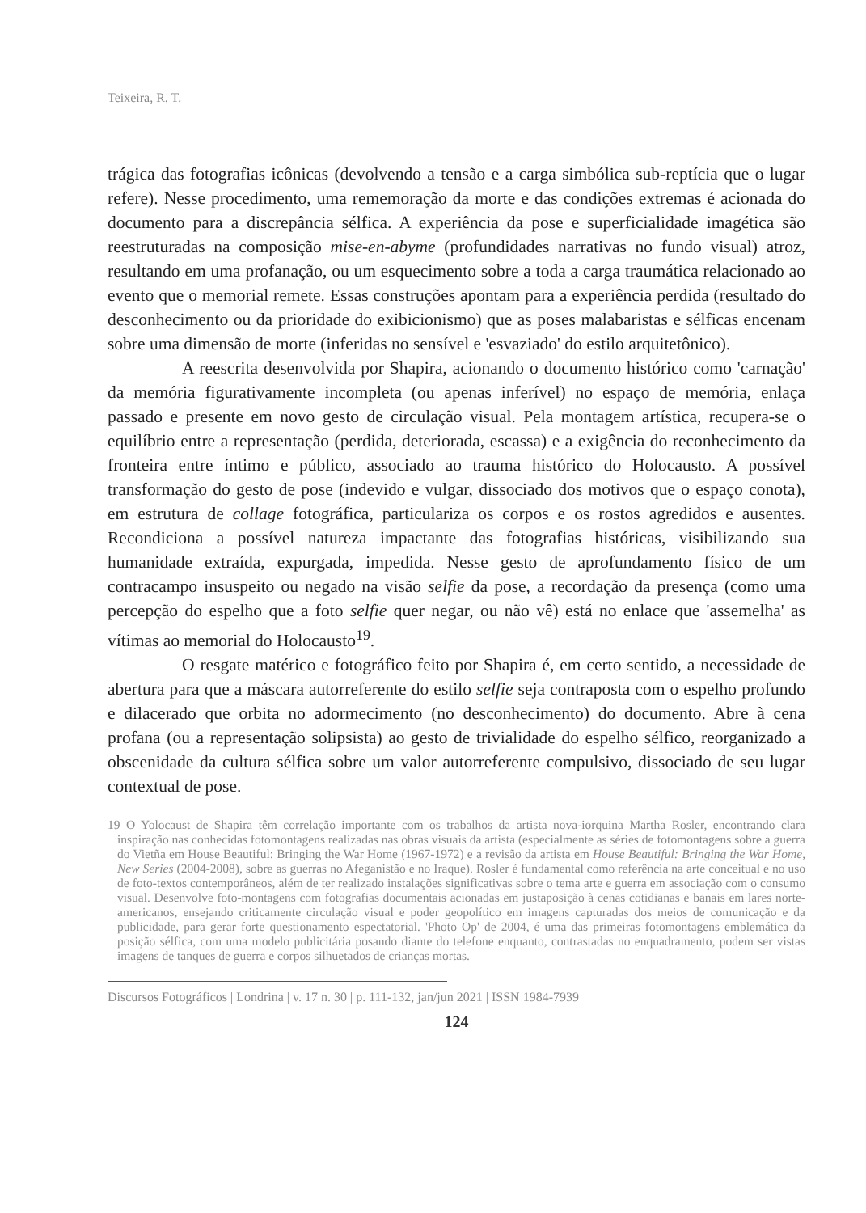Teixeira, R. T.
trágica das fotografias icônicas (devolvendo a tensão e a carga simbólica sub-reptícia que o lugar refere). Nesse procedimento, uma rememoração da morte e das condições extremas é acionada do documento para a discrepância sélfica. A experiência da pose e superficialidade imagética são reestruturadas na composição mise-en-abyme (profundidades narrativas no fundo visual) atroz, resultando em uma profanação, ou um esquecimento sobre a toda a carga traumática relacionado ao evento que o memorial remete. Essas construções apontam para a experiência perdida (resultado do desconhecimento ou da prioridade do exibicionismo) que as poses malabaristas e sélficas encenam sobre uma dimensão de morte (inferidas no sensível e 'esvaziado' do estilo arquitetônico).
A reescrita desenvolvida por Shapira, acionando o documento histórico como 'carnação' da memória figurativamente incompleta (ou apenas inferível) no espaço de memória, enlaça passado e presente em novo gesto de circulação visual. Pela montagem artística, recupera-se o equilíbrio entre a representação (perdida, deteriorada, escassa) e a exigência do reconhecimento da fronteira entre íntimo e público, associado ao trauma histórico do Holocausto. A possível transformação do gesto de pose (indevido e vulgar, dissociado dos motivos que o espaço conota), em estrutura de collage fotográfica, particulariza os corpos e os rostos agredidos e ausentes. Recondiciona a possível natureza impactante das fotografias históricas, visibilizando sua humanidade extraída, expurgada, impedida. Nesse gesto de aprofundamento físico de um contracampo insuspeito ou negado na visão selfie da pose, a recordação da presença (como uma percepção do espelho que a foto selfie quer negar, ou não vê) está no enlace que 'assemelha' as vítimas ao memorial do Holocausto<sup>19</sup>.
O resgate matérico e fotográfico feito por Shapira é, em certo sentido, a necessidade de abertura para que a máscara autorreferente do estilo selfie seja contraposta com o espelho profundo e dilacerado que orbita no adormecimento (no desconhecimento) do documento. Abre à cena profana (ou a representação solipsista) ao gesto de trivialidade do espelho sélfico, reorganizado a obscenidade da cultura sélfica sobre um valor autorreferente compulsivo, dissociado de seu lugar contextual de pose.
19 O Yolocaust de Shapira têm correlação importante com os trabalhos da artista nova-iorquina Martha Rosler, encontrando clara inspiração nas conhecidas fotomontagens realizadas nas obras visuais da artista (especialmente as séries de fotomontagens sobre a guerra do Vietña em House Beautiful: Bringing the War Home (1967-1972) e a revisão da artista em House Beautiful: Bringing the War Home, New Series (2004-2008), sobre as guerras no Afeganistão e no Iraque). Rosler é fundamental como referência na arte conceitual e no uso de foto-textos contemporâneos, além de ter realizado instalações significativas sobre o tema arte e guerra em associação com o consumo visual. Desenvolve foto-montagens com fotografias documentais acionadas em justaposição à cenas cotidianas e banais em lares norte-americanos, ensejando criticamente circulação visual e poder geopolítico em imagens capturadas dos meios de comunicação e da publicidade, para gerar forte questionamento espectatorial. 'Photo Op' de 2004, é uma das primeiras fotomontagens emblemática da posição sélfica, com uma modelo publicitária posando diante do telefone enquanto, contrastadas no enquadramento, podem ser vistas imagens de tanques de guerra e corpos silhuetados de crianças mortas.
Discursos Fotográficos | Londrina | v. 17 n. 30 | p. 111-132, jan/jun 2021 | ISSN 1984-7939
124